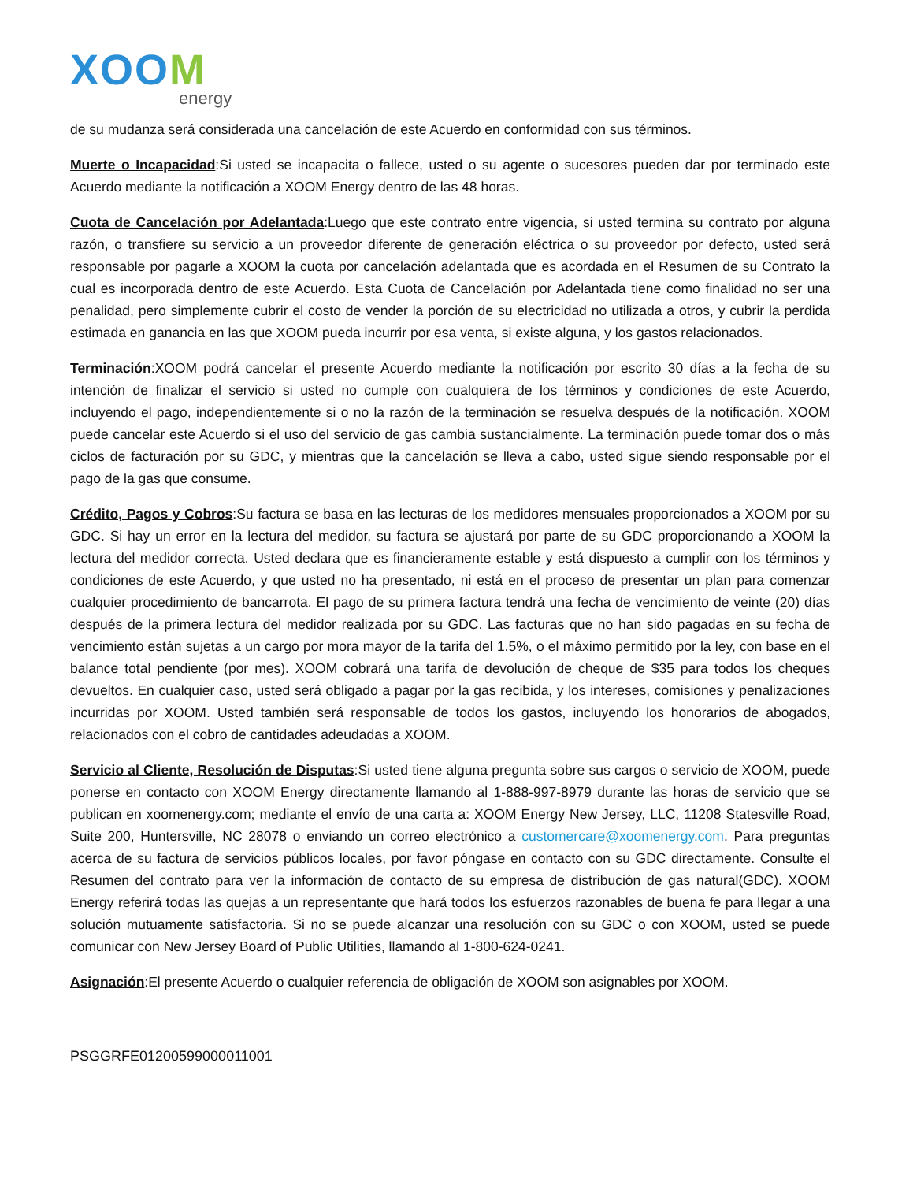XOOM
energy
de su mudanza será considerada una cancelación de este Acuerdo en conformidad con sus términos.
Muerte o Incapacidad:Si usted se incapacita o fallece, usted o su agente o sucesores pueden dar por terminado este Acuerdo mediante la notificación a XOOM Energy dentro de las 48 horas.
Cuota de Cancelación por Adelantada:Luego que este contrato entre vigencia, si usted termina su contrato por alguna razón, o transfiere su servicio a un proveedor diferente de generación eléctrica o su proveedor por defecto, usted será responsable por pagarle a XOOM la cuota por cancelación adelantada que es acordada en el Resumen de su Contrato la cual es incorporada dentro de este Acuerdo. Esta Cuota de Cancelación por Adelantada tiene como finalidad no ser una penalidad, pero simplemente cubrir el costo de vender la porción de su electricidad no utilizada a otros, y cubrir la perdida estimada en ganancia en las que XOOM pueda incurrir por esa venta, si existe alguna, y los gastos relacionados.
Terminación:XOOM podrá cancelar el presente Acuerdo mediante la notificación por escrito 30 días a la fecha de su intención de finalizar el servicio si usted no cumple con cualquiera de los términos y condiciones de este Acuerdo, incluyendo el pago, independientemente si o no la razón de la terminación se resuelva después de la notificación. XOOM puede cancelar este Acuerdo si el uso del servicio de gas cambia sustancialmente. La terminación puede tomar dos o más ciclos de facturación por su GDC, y mientras que la cancelación se lleva a cabo, usted sigue siendo responsable por el pago de la gas que consume.
Crédito, Pagos y Cobros:Su factura se basa en las lecturas de los medidores mensuales proporcionados a XOOM por su GDC. Si hay un error en la lectura del medidor, su factura se ajustará por parte de su GDC proporcionando a XOOM la lectura del medidor correcta. Usted declara que es financieramente estable y está dispuesto a cumplir con los términos y condiciones de este Acuerdo, y que usted no ha presentado, ni está en el proceso de presentar un plan para comenzar cualquier procedimiento de bancarrota. El pago de su primera factura tendrá una fecha de vencimiento de veinte (20) días después de la primera lectura del medidor realizada por su GDC. Las facturas que no han sido pagadas en su fecha de vencimiento están sujetas a un cargo por mora mayor de la tarifa del 1.5%, o el máximo permitido por la ley, con base en el balance total pendiente (por mes). XOOM cobrará una tarifa de devolución de cheque de $35 para todos los cheques devueltos. En cualquier caso, usted será obligado a pagar por la gas recibida, y los intereses, comisiones y penalizaciones incurridas por XOOM. Usted también será responsable de todos los gastos, incluyendo los honorarios de abogados, relacionados con el cobro de cantidades adeudadas a XOOM.
Servicio al Cliente, Resolución de Disputas:Si usted tiene alguna pregunta sobre sus cargos o servicio de XOOM, puede ponerse en contacto con XOOM Energy directamente llamando al 1-888-997-8979 durante las horas de servicio que se publican en xoomenergy.com; mediante el envío de una carta a: XOOM Energy New Jersey, LLC, 11208 Statesville Road, Suite 200, Huntersville, NC 28078 o enviando un correo electrónico a customercare@xoomenergy.com. Para preguntas acerca de su factura de servicios públicos locales, por favor póngase en contacto con su GDC directamente. Consulte el Resumen del contrato para ver la información de contacto de su empresa de distribución de gas natural(GDC). XOOM Energy referirá todas las quejas a un representante que hará todos los esfuerzos razonables de buena fe para llegar a una solución mutuamente satisfactoria. Si no se puede alcanzar una resolución con su GDC o con XOOM, usted se puede comunicar con New Jersey Board of Public Utilities, llamando al 1-800-624-0241.
Asignación:El presente Acuerdo o cualquier referencia de obligación de XOOM son asignables por XOOM.
PSGGRFE01200599000011001